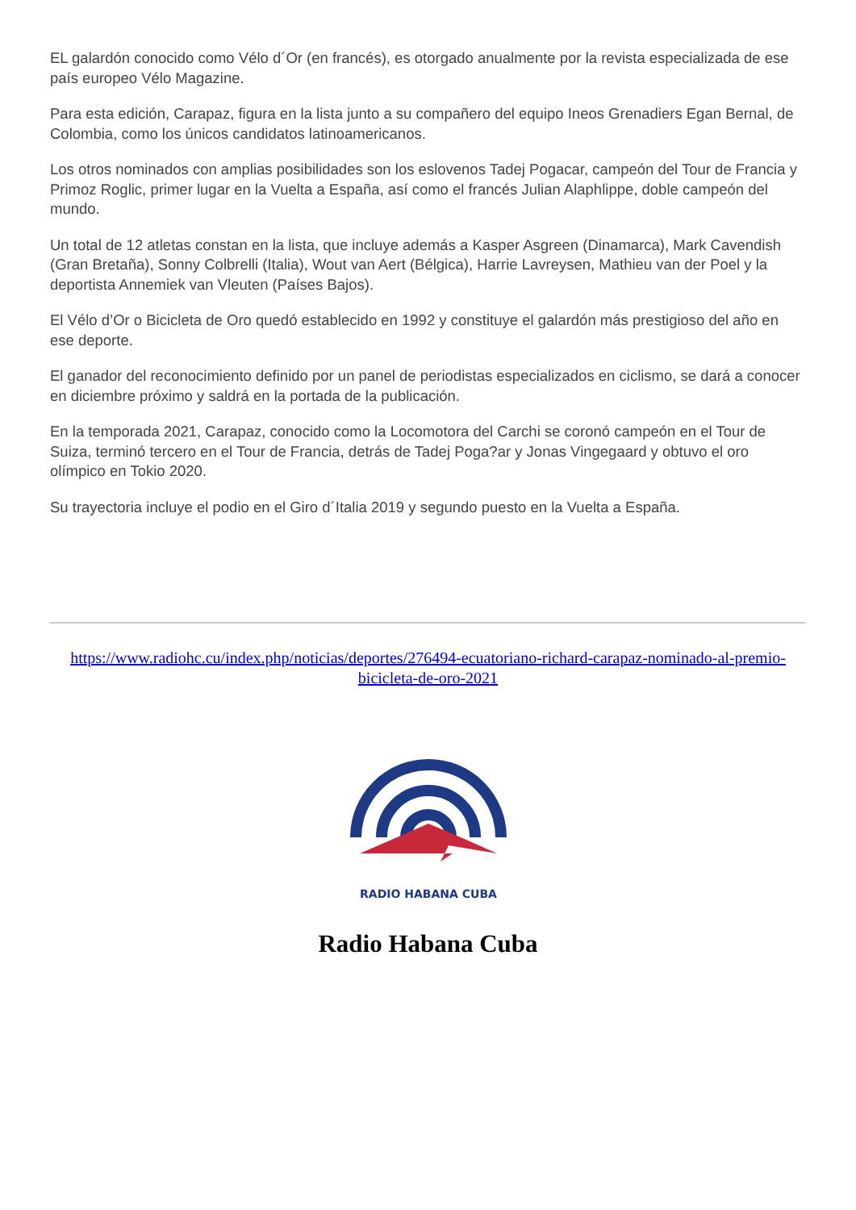EL galardón conocido como Vélo d´Or (en francés), es otorgado anualmente por la revista especializada de ese país europeo Vélo Magazine.
Para esta edición, Carapaz, figura en la lista junto a su compañero del equipo Ineos Grenadiers Egan Bernal, de Colombia, como los únicos candidatos latinoamericanos.
Los otros nominados con amplias posibilidades son los eslovenos Tadej Pogacar, campeón del Tour de Francia y Primoz Roglic, primer lugar en la Vuelta a España, así como el francés Julian Alaphlippe, doble campeón del mundo.
Un total de 12 atletas constan en la lista, que incluye además a Kasper Asgreen (Dinamarca), Mark Cavendish (Gran Bretaña), Sonny Colbrelli (Italia), Wout van Aert (Bélgica), Harrie Lavreysen, Mathieu van der Poel y la deportista Annemiek van Vleuten (Países Bajos).
El Vélo d’Or o Bicicleta de Oro quedó establecido en 1992 y constituye el galardón más prestigioso del año en ese deporte.
El ganador del reconocimiento definido por un panel de periodistas especializados en ciclismo, se dará a conocer en diciembre próximo y saldrá en la portada de la publicación.
En la temporada 2021, Carapaz, conocido como la Locomotora del Carchi se coronó campeón en el Tour de Suiza, terminó tercero en el Tour de Francia, detrás de Tadej Poga?ar y Jonas Vingegaard y obtuvo el oro olímpico en Tokio 2020.
Su trayectoria incluye el podio en el Giro d´Italia 2019 y segundo puesto en la Vuelta a España.
https://www.radiohc.cu/index.php/noticias/deportes/276494-ecuatoriano-richard-carapaz-nominado-al-premio-bicicleta-de-oro-2021
RADIO HABANA CUBA
Radio Habana Cuba